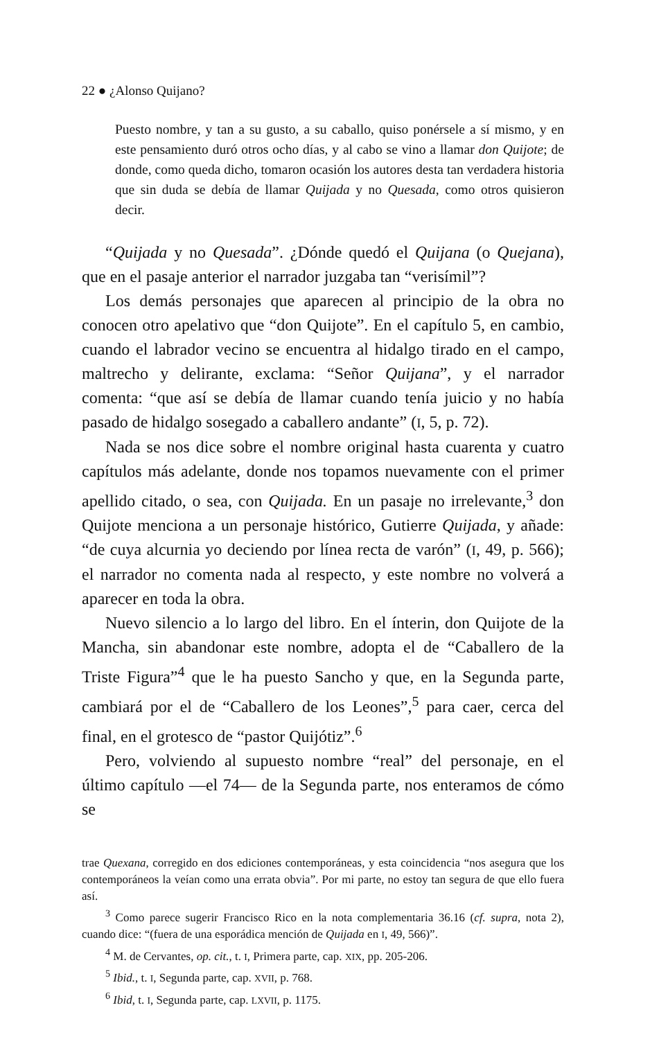22 ● ¿Alonso Quijano?
Puesto nombre, y tan a su gusto, a su caballo, quiso ponérsele a sí mismo, y en este pensamiento duró otros ocho días, y al cabo se vino a llamar don Quijote; de donde, como queda dicho, tomaron ocasión los autores desta tan verdadera historia que sin duda se debía de llamar Quijada y no Quesada, como otros quisieron decir.
“Quijada y no Quesada”. ¿Dónde quedó el Quijana (o Quejana), que en el pasaje anterior el narrador juzgaba tan “verisímil”?
Los demás personajes que aparecen al principio de la obra no conocen otro apelativo que “don Quijote”. En el capítulo 5, en cambio, cuando el labrador vecino se encuentra al hidalgo tirado en el campo, maltrecho y delirante, exclama: “Señor Quijana”, y el narrador comenta: “que así se debía de llamar cuando tenía juicio y no había pasado de hidalgo sosegado a caballero andante” (I, 5, p. 72).
Nada se nos dice sobre el nombre original hasta cuarenta y cuatro capítulos más adelante, donde nos topamos nuevamente con el primer apellido citado, o sea, con Quijada. En un pasaje no irrelevante,<sup>3</sup> don Quijote menciona a un personaje histórico, Gutierre Quijada, y añade: “de cuya alcurnia yo deciendo por línea recta de varón” (I, 49, p. 566); el narrador no comenta nada al respecto, y este nombre no volverá a aparecer en toda la obra.
Nuevo silencio a lo largo del libro. En el ínterin, don Quijote de la Mancha, sin abandonar este nombre, adopta el de “Caballero de la Triste Figura”<sup>4</sup> que le ha puesto Sancho y que, en la Segunda parte, cambiará por el de “Caballero de los Leones”,<sup>5</sup> para caer, cerca del final, en el grotesco de “pastor Quijótiz”.<sup>6</sup>
Pero, volviendo al supuesto nombre “real” del personaje, en el último capítulo —el 74— de la Segunda parte, nos enteramos de cómo se
trae Quexana, corregido en dos ediciones contemporáneas, y esta coincidencia “nos asegura que los contemporáneos la veían como una errata obvia”. Por mi parte, no estoy tan segura de que ello fuera así.
<sup>3</sup> Como parece sugerir Francisco Rico en la nota complementaria 36.16 (cf. supra, nota 2), cuando dice: “(fuera de una esporádica mención de Quijada en I, 49, 566)”.
<sup>4</sup> M. de Cervantes, op. cit., t. I, Primera parte, cap. XIX, pp. 205-206.
<sup>5</sup> Ibid., t. I, Segunda parte, cap. XVII, p. 768.
<sup>6</sup> Ibid, t. I, Segunda parte, cap. LXVII, p. 1175.